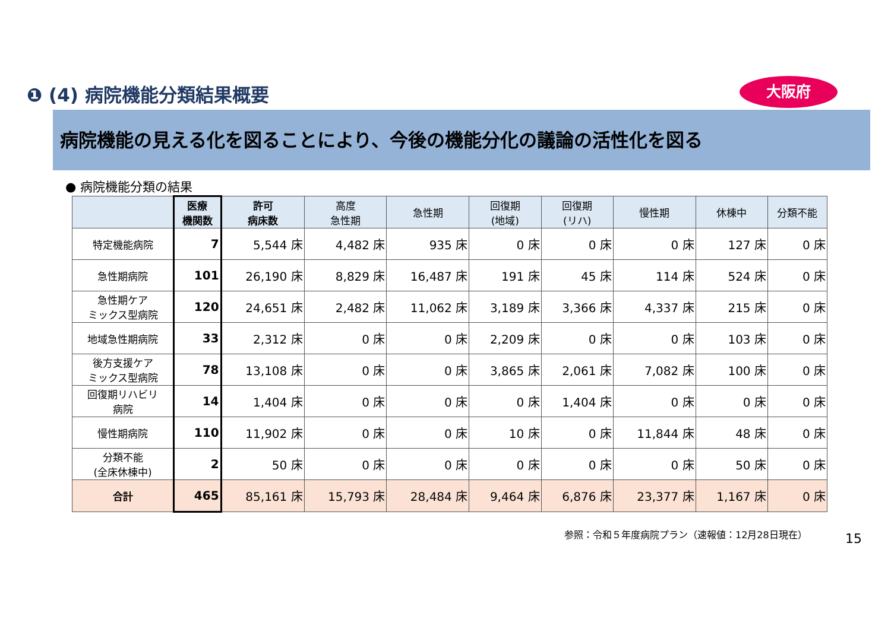❶ (4) 病院機能分類結果概要 大阪府
病院機能の見える化を図ることにより、今後の機能分化の議論の活性化を図る
● 病院機能分類の結果
| | 医療 機関数 | 許可 病床数 | 高度 急性期 | 急性期 | 回復期 (地域) | 回復期 (リハ) | 慢性期 | 休棟中 | 分類不能 |
| --- | --- | --- | --- | --- | --- | --- | --- | --- | --- |
| 特定機能病院 | 7 | 5,544 床 | 4,482 床 | 935 床 | 0 床 | 0 床 | 0 床 | 127 床 | 0 床 |
| 急性期病院 | 101 | 26,190 床 | 8,829 床 | 16,487 床 | 191 床 | 45 床 | 114 床 | 524 床 | 0 床 |
| 急性期ケア ミックス型病院 | 120 | 24,651 床 | 2,482 床 | 11,062 床 | 3,189 床 | 3,366 床 | 4,337 床 | 215 床 | 0 床 |
| 地域急性期病院 | 33 | 2,312 床 | 0 床 | 0 床 | 2,209 床 | 0 床 | 0 床 | 103 床 | 0 床 |
| 後方支援ケア ミックス型病院 | 78 | 13,108 床 | 0 床 | 0 床 | 3,865 床 | 2,061 床 | 7,082 床 | 100 床 | 0 床 |
| 回復期リハビリ 病院 | 14 | 1,404 床 | 0 床 | 0 床 | 0 床 | 1,404 床 | 0 床 | 0 床 | 0 床 |
| 慢性期病院 | 110 | 11,902 床 | 0 床 | 0 床 | 10 床 | 0 床 | 11,844 床 | 48 床 | 0 床 |
| 分類不能 (全床休棟中) | 2 | 50 床 | 0 床 | 0 床 | 0 床 | 0 床 | 0 床 | 50 床 | 0 床 |
| 合計 | 465 | 85,161 床 | 15,793 床 | 28,484 床 | 9,464 床 | 6,876 床 | 23,377 床 | 1,167 床 | 0 床 |
参照：令和５年度病院プラン（速報値：12月28日現在）
15